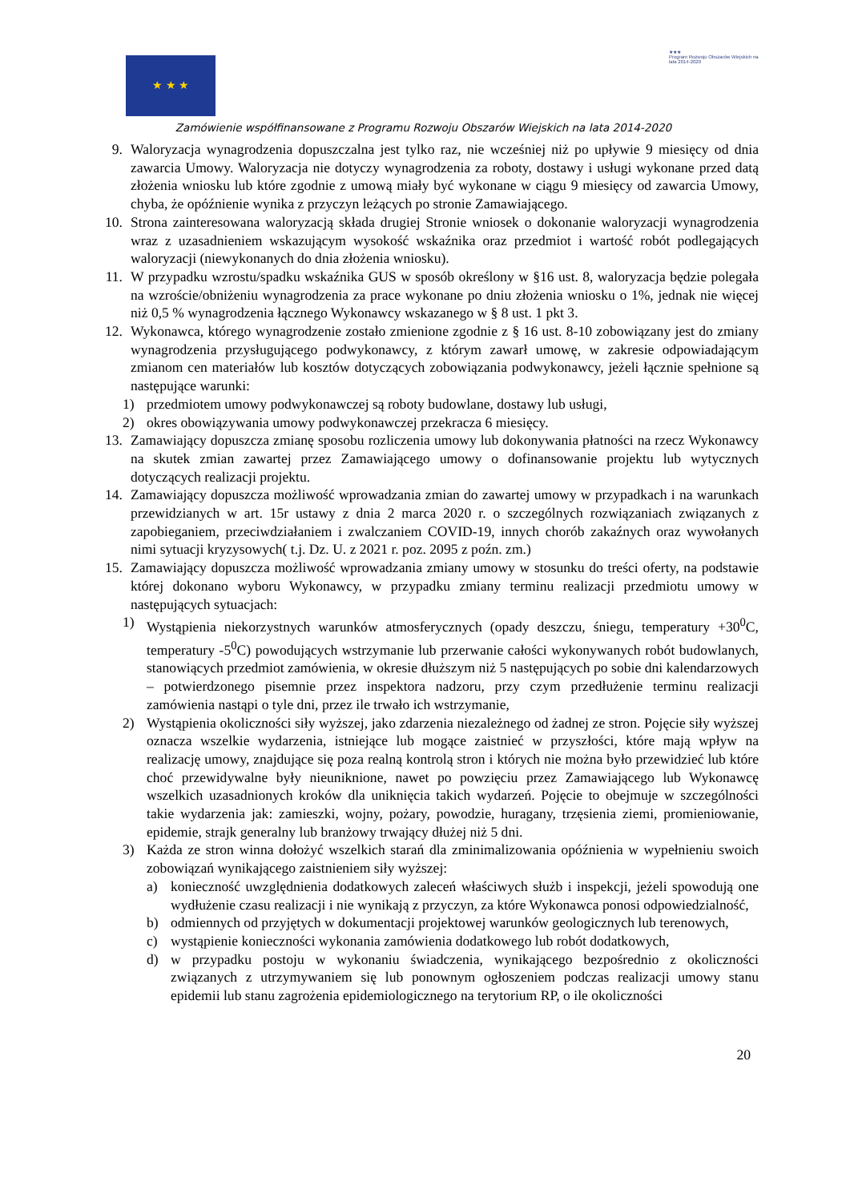★ ★ ★
★★★
Program Rozwoju Obszarów Wiejskich na lata 2014-2020
Zamówienie współfinansowane z Programu Rozwoju Obszarów Wiejskich na lata 2014-2020
9. Waloryzacja wynagrodzenia dopuszczalna jest tylko raz, nie wcześniej niż po upływie 9 miesięcy od dnia zawarcia Umowy. Waloryzacja nie dotyczy wynagrodzenia za roboty, dostawy i usługi wykonane przed datą złożenia wniosku lub które zgodnie z umową miały być wykonane w ciągu 9 miesięcy od zawarcia Umowy, chyba, że opóźnienie wynika z przyczyn leżących po stronie Zamawiającego.
10. Strona zainteresowana waloryzacją składa drugiej Stronie wniosek o dokonanie waloryzacji wynagrodzenia wraz z uzasadnieniem wskazującym wysokość wskaźnika oraz przedmiot i wartość robót podlegających waloryzacji (niewykonanych do dnia złożenia wniosku).
11. W przypadku wzrostu/spadku wskaźnika GUS w sposób określony w §16 ust. 8, waloryzacja będzie polegała na wzroście/obniżeniu wynagrodzenia za prace wykonane po dniu złożenia wniosku o 1%, jednak nie więcej niż 0,5 % wynagrodzenia łącznego Wykonawcy wskazanego w § 8 ust. 1 pkt 3.
12. Wykonawca, którego wynagrodzenie zostało zmienione zgodnie z § 16 ust. 8-10 zobowiązany jest do zmiany wynagrodzenia przysługującego podwykonawcy, z którym zawarł umowę, w zakresie odpowiadającym zmianom cen materiałów lub kosztów dotyczących zobowiązania podwykonawcy, jeżeli łącznie spełnione są następujące warunki:
1) przedmiotem umowy podwykonawczej są roboty budowlane, dostawy lub usługi,
2) okres obowiązywania umowy podwykonawczej przekracza 6 miesięcy.
13. Zamawiający dopuszcza zmianę sposobu rozliczenia umowy lub dokonywania płatności na rzecz Wykonawcy na skutek zmian zawartej przez Zamawiającego umowy o dofinansowanie projektu lub wytycznych dotyczących realizacji projektu.
14. Zamawiający dopuszcza możliwość wprowadzania zmian do zawartej umowy w przypadkach i na warunkach przewidzianych w art. 15r ustawy z dnia 2 marca 2020 r. o szczególnych rozwiązaniach związanych z zapobieganiem, przeciwdziałaniem i zwalczaniem COVID-19, innych chorób zakaźnych oraz wywołanych nimi sytuacji kryzysowych( t.j. Dz. U. z 2021 r. poz. 2095 z poźn. zm.)
15. Zamawiający dopuszcza możliwość wprowadzania zmiany umowy w stosunku do treści oferty, na podstawie której dokonano wyboru Wykonawcy, w przypadku zmiany terminu realizacji przedmiotu umowy w następujących sytuacjach:
1) Wystąpienia niekorzystnych warunków atmosferycznych (opady deszczu, śniegu, temperatury +30<sup>0</sup>C, temperatury -5<sup>0</sup>C) powodujących wstrzymanie lub przerwanie całości wykonywanych robót budowlanych, stanowiących przedmiot zamówienia, w okresie dłuższym niż 5 następujących po sobie dni kalendarzowych – potwierdzonego pisemnie przez inspektora nadzoru, przy czym przedłużenie terminu realizacji zamówienia nastąpi o tyle dni, przez ile trwało ich wstrzymanie,
2) Wystąpienia okoliczności siły wyższej, jako zdarzenia niezależnego od żadnej ze stron. Pojęcie siły wyższej oznacza wszelkie wydarzenia, istniejące lub mogące zaistnieć w przyszłości, które mają wpływ na realizację umowy, znajdujące się poza realną kontrolą stron i których nie można było przewidzieć lub które choć przewidywalne były nieuniknione, nawet po powzięciu przez Zamawiającego lub Wykonawcę wszelkich uzasadnionych kroków dla uniknięcia takich wydarzeń. Pojęcie to obejmuje w szczególności takie wydarzenia jak: zamieszki, wojny, pożary, powodzie, huragany, trzęsienia ziemi, promieniowanie, epidemie, strajk generalny lub branżowy trwający dłużej niż 5 dni.
3) Każda ze stron winna dołożyć wszelkich starań dla zminimalizowania opóźnienia w wypełnieniu swoich zobowiązań wynikającego zaistnieniem siły wyższej:
a) konieczność uwzględnienia dodatkowych zaleceń właściwych służb i inspekcji, jeżeli spowodują one wydłużenie czasu realizacji i nie wynikają z przyczyn, za które Wykonawca ponosi odpowiedzialność,
b) odmiennych od przyjętych w dokumentacji projektowej warunków geologicznych lub terenowych,
c) wystąpienie konieczności wykonania zamówienia dodatkowego lub robót dodatkowych,
d) w przypadku postoju w wykonaniu świadczenia, wynikającego bezpośrednio z okoliczności związanych z utrzymywaniem się lub ponownym ogłoszeniem podczas realizacji umowy stanu epidemii lub stanu zagrożenia epidemiologicznego na terytorium RP, o ile okoliczności
20